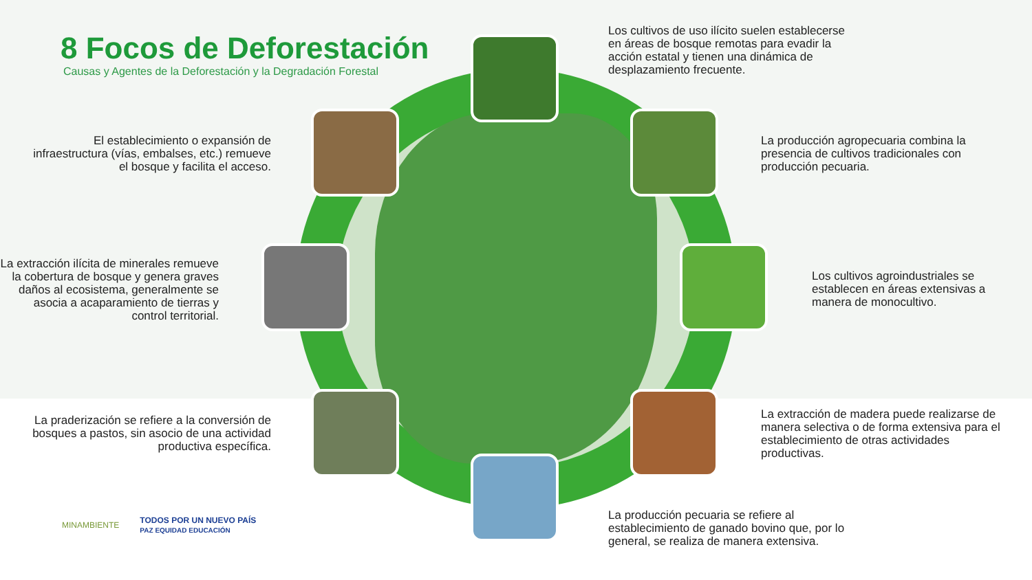8 Focos de Deforestación
Causas y Agentes de la Deforestación y la Degradación Forestal
Los cultivos de uso ilícito suelen establecerse en áreas de bosque remotas para evadir la acción estatal y tienen una dinámica de desplazamiento frecuente.
El establecimiento o expansión de infraestructura (vías, embalses, etc.) remueve el bosque y facilita el acceso.
La producción agropecuaria combina la presencia de cultivos tradicionales con producción pecuaria.
La extracción ilícita de minerales remueve la cobertura de bosque y genera graves daños al ecosistema, generalmente se asocia a acaparamiento de tierras y control territorial.
Los cultivos agroindustriales se establecen en áreas extensivas a manera de monocultivo.
La praderización se refiere a la conversión de bosques a pastos, sin asocio de una actividad productiva específica.
La extracción de madera puede realizarse de manera selectiva o de forma extensiva para el establecimiento de otras actividades productivas.
La producción pecuaria se refiere al establecimiento de ganado bovino que, por lo general, se realiza de manera extensiva.
MINAMBIENTE TODOS POR UN NUEVO PAÍS
PAZ EQUIDAD EDUCACIÓN